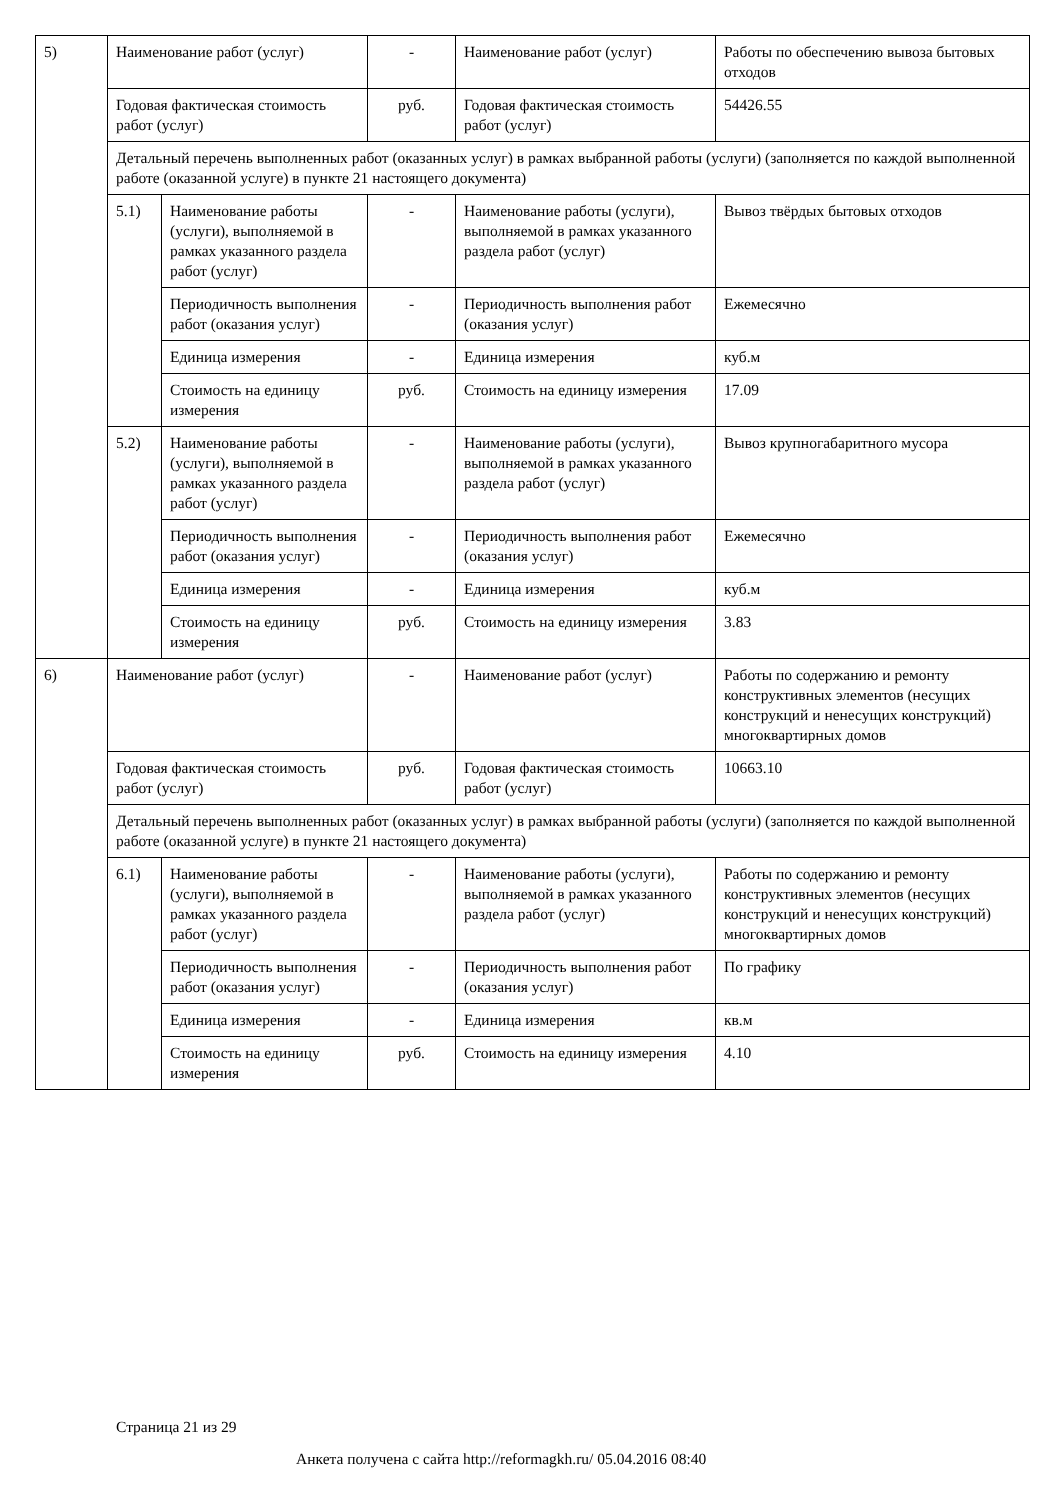| 5) | Наименование работ (услуг) | | - | Наименование работ (услуг) | Работы по обеспечению вывоза бытовых отходов |
| | Годовая фактическая стоимость работ (услуг) | | руб. | Годовая фактическая стоимость работ (услуг) | 54426.55 |
| | Детальный перечень выполненных работ (оказанных услуг) в рамках выбранной работы (услуги) (заполняется по каждой выполненной работе (оказанной услуге) в пункте 21 настоящего документа) | | | | |
| | 5.1) | Наименование работы (услуги), выполняемой в рамках указанного раздела работ (услуг) | - | Наименование работы (услуги), выполняемой в рамках указанного раздела работ (услуг) | Вывоз твёрдых бытовых отходов |
| | | Периодичность выполнения работ (оказания услуг) | - | Периодичность выполнения работ (оказания услуг) | Ежемесячно |
| | | Единица измерения | - | Единица измерения | куб.м |
| | | Стоимость на единицу измерения | руб. | Стоимость на единицу измерения | 17.09 |
| | 5.2) | Наименование работы (услуги), выполняемой в рамках указанного раздела работ (услуг) | - | Наименование работы (услуги), выполняемой в рамках указанного раздела работ (услуг) | Вывоз крупногабаритного мусора |
| | | Периодичность выполнения работ (оказания услуг) | - | Периодичность выполнения работ (оказания услуг) | Ежемесячно |
| | | Единица измерения | - | Единица измерения | куб.м |
| | | Стоимость на единицу измерения | руб. | Стоимость на единицу измерения | 3.83 |
| 6) | Наименование работ (услуг) | | - | Наименование работ (услуг) | Работы по содержанию и ремонту конструктивных элементов (несущих конструкций и ненесущих конструкций) многоквартирных домов |
| | Годовая фактическая стоимость работ (услуг) | | руб. | Годовая фактическая стоимость работ (услуг) | 10663.10 |
| | Детальный перечень выполненных работ (оказанных услуг) в рамках выбранной работы (услуги) (заполняется по каждой выполненной работе (оказанной услуге) в пункте 21 настоящего документа) | | | | |
| | 6.1) | Наименование работы (услуги), выполняемой в рамках указанного раздела работ (услуг) | - | Наименование работы (услуги), выполняемой в рамках указанного раздела работ (услуг) | Работы по содержанию и ремонту конструктивных элементов (несущих конструкций и ненесущих конструкций) многоквартирных домов |
| | | Периодичность выполнения работ (оказания услуг) | - | Периодичность выполнения работ (оказания услуг) | По графику |
| | | Единица измерения | - | Единица измерения | кв.м |
| | | Стоимость на единицу измерения | руб. | Стоимость на единицу измерения | 4.10 |
Страница 21 из 29
Анкета получена с сайта http://reformagkh.ru/ 05.04.2016 08:40